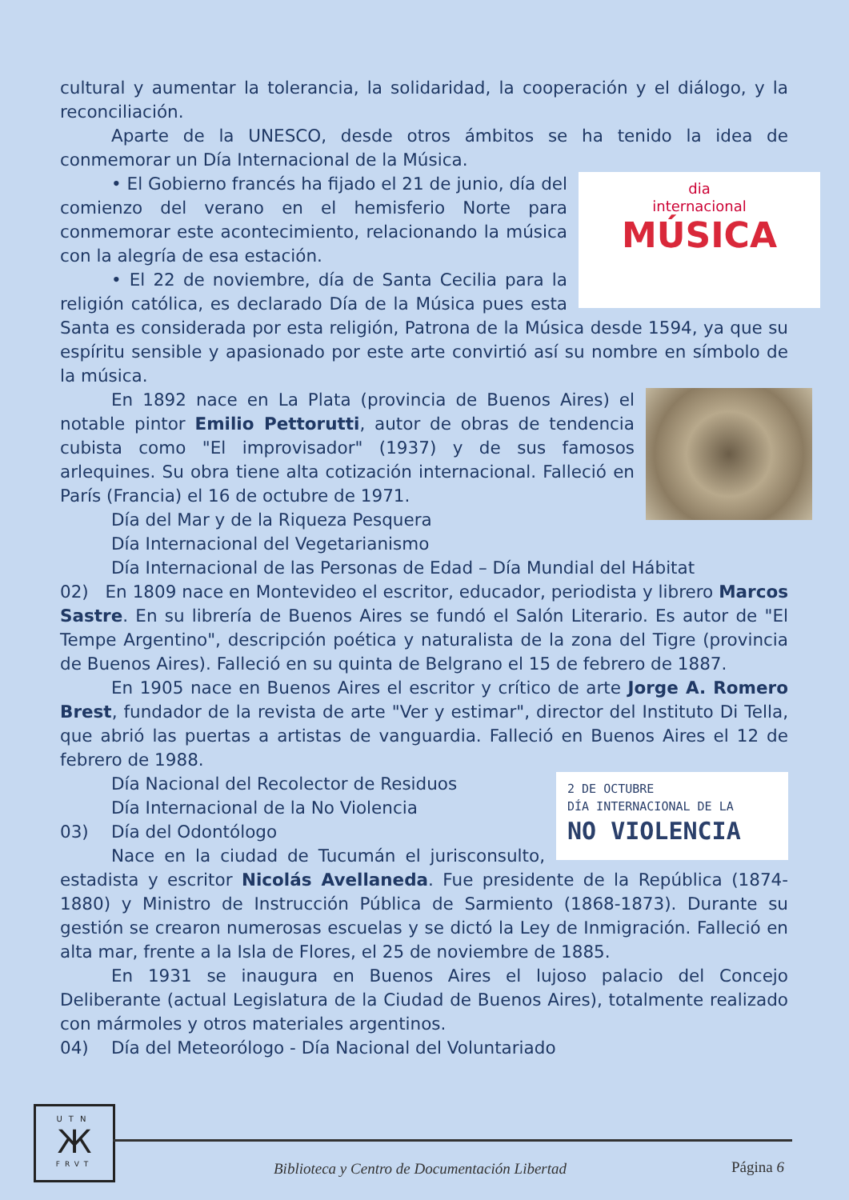cultural y aumentar la tolerancia, la solidaridad, la cooperación y el diálogo, y la reconciliación.
Aparte de la UNESCO, desde otros ámbitos se ha tenido la idea de conmemorar un Día Internacional de la Música.
dia
internacional
MÚSICA
• El Gobierno francés ha fijado el 21 de junio, día del comienzo del verano en el hemisferio Norte para conmemorar este acontecimiento, relacionando la música con la alegría de esa estación.
• El 22 de noviembre, día de Santa Cecilia para la religión católica, es declarado Día de la Música pues esta Santa es considerada por esta religión, Patrona de la Música desde 1594, ya que su espíritu sensible y apasionado por este arte convirtió así su nombre en símbolo de la música.
En 1892 nace en La Plata (provincia de Buenos Aires) el notable pintor Emilio Pettorutti, autor de obras de tendencia cubista como "El improvisador" (1937) y de sus famosos arlequines. Su obra tiene alta cotización internacional. Falleció en París (Francia) el 16 de octubre de 1971.
Día del Mar y de la Riqueza Pesquera
Día Internacional del Vegetarianismo
Día Internacional de las Personas de Edad – Día Mundial del Hábitat
02) En 1809 nace en Montevideo el escritor, educador, periodista y librero Marcos Sastre. En su librería de Buenos Aires se fundó el Salón Literario. Es autor de "El Tempe Argentino", descripción poética y naturalista de la zona del Tigre (provincia de Buenos Aires). Falleció en su quinta de Belgrano el 15 de febrero de 1887.
En 1905 nace en Buenos Aires el escritor y crítico de arte Jorge A. Romero Brest, fundador de la revista de arte "Ver y estimar", director del Instituto Di Tella, que abrió las puertas a artistas de vanguardia. Falleció en Buenos Aires el 12 de febrero de 1988.
2 DE OCTUBRE
DÍA INTERNACIONAL DE LA
NO VIOLENCIA
Día Nacional del Recolector de Residuos
Día Internacional de la No Violencia
03) Día del Odontólogo
Nace en la ciudad de Tucumán el jurisconsulto, estadista y escritor Nicolás Avellaneda. Fue presidente de la República (1874-1880) y Ministro de Instrucción Pública de Sarmiento (1868-1873). Durante su gestión se crearon numerosas escuelas y se dictó la Ley de Inmigración. Falleció en alta mar, frente a la Isla de Flores, el 25 de noviembre de 1885.
En 1931 se inaugura en Buenos Aires el lujoso palacio del Concejo Deliberante (actual Legislatura de la Ciudad de Buenos Aires), totalmente realizado con mármoles y otros materiales argentinos.
04) Día del Meteorólogo - Día Nacional del Voluntariado
UTN
Ж
FRVT
Biblioteca y Centro de Documentación Libertad
Página 6